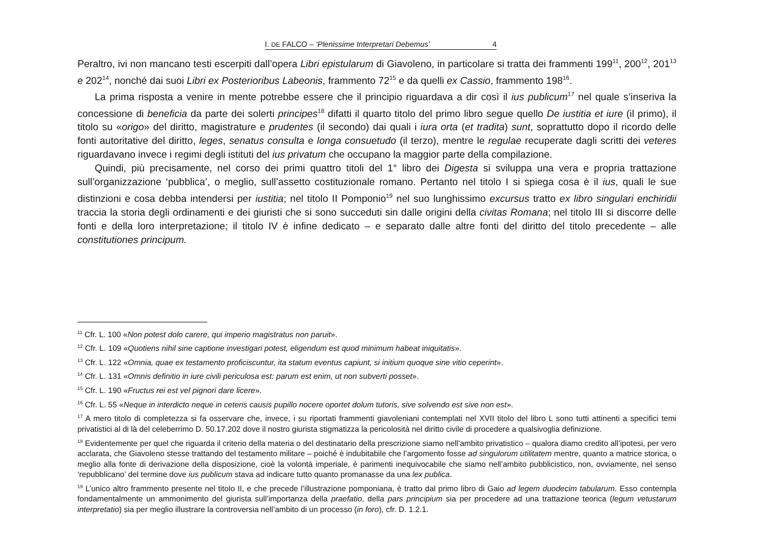I. DE FALCO – ‘Plenissime Interpretari Debemus’ 4
Peraltro, ivi non mancano testi escerpiti dall’opera Libri epistularum di Giavoleno, in particolare si tratta dei frammenti 199<sup>11</sup>, 200<sup>12</sup>, 201<sup>13</sup> e 202<sup>14</sup>, nonché dai suoi Libri ex Posterioribus Labeonis, frammento 72<sup>15</sup> e da quelli ex Cassio, frammento 198<sup>16</sup>.
La prima risposta a venire in mente potrebbe essere che il principio riguardava a dir così il ius publicum<sup>17</sup> nel quale s’inseriva la concessione di beneficia da parte dei solerti principes<sup>18</sup> difatti il quarto titolo del primo libro segue quello De iustitia et iure (il primo), il titolo su «origo» del diritto, magistrature e prudentes (il secondo) dai quali i iura orta (et tradita) sunt, soprattutto dopo il ricordo delle fonti autoritative del diritto, leges, senatus consulta e longa consuetudo (il terzo), mentre le regulae recuperate dagli scritti dei veteres riguardavano invece i regimi degli istituti del ius privatum che occupano la maggior parte della compilazione.
Quindi, più precisamente, nel corso dei primi quattro titoli del 1° libro dei Digesta si sviluppa una vera e propria trattazione sull’organizzazione ‘pubblica’, o meglio, sull’assetto costituzionale romano. Pertanto nel titolo I si spiega cosa è il ius, quali le sue distinzioni e cosa debba intendersi per iustitia; nel titolo II Pomponio<sup>19</sup> nel suo lunghissimo excursus tratto ex libro singulari enchiridii traccia la storia degli ordinamenti e dei giuristi che si sono succeduti sin dalle origini della civitas Romana; nel titolo III si discorre delle fonti e della loro interpretazione; il titolo IV è infine dedicato – e separato dalle altre fonti del diritto del titolo precedente – alle constitutiones principum.
<sup>11</sup> Cfr. L. 100 «Non potest dolo carere, qui imperio magistratus non paruit».
<sup>12</sup> Cfr. L. 109 «Quotiens nihil sine captione investigari potest, eligendum est quod minimum habeat iniquitatis».
<sup>13</sup> Cfr. L. 122 «Omnia, quae ex testamento proficiscuntur, ita statum eventus capiunt, si initium quoque sine vitio ceperint».
<sup>14</sup> Cfr. L. 131 «Omnis definitio in iure civili periculosa est: parum est enim, ut non subverti posset».
<sup>15</sup> Cfr. L. 190 «Fructus rei est vel pignori dare licere».
<sup>16</sup> Cfr. L. 55 «Neque in interdicto neque in ceteris causis pupillo nocere oportet dolum tutoris, sive solvendo est sive non est».
<sup>17</sup> A mero titolo di completezza si fa osservare che, invece, i su riportati frammenti giavoleniani contemplati nel XVII titolo del libro L sono tutti attinenti a specifici temi privatistici al di là del celeberrimo D. 50.17.202 dove il nostro giurista stigmatizza la pericolosità nel diritto civile di procedere a qualsivoglia definizione.
<sup>18</sup> Evidentemente per quel che riguarda il criterio della materia o del destinatario della prescrizione siamo nell’ambito privatistico – qualora diamo credito all’ipotesi, per vero acclarata, che Giavoleno stesse trattando del testamento militare – poiché è indubitabile che l’argomento fosse ad singulorum utilitatem mentre, quanto a matrice storica, o meglio alla fonte di derivazione della disposizione, cioè la volontà imperiale, è parimenti inequivocabile che siamo nell’ambito pubblicistico, non, ovviamente, nel senso ‘repubblicano’ del termine dove ius publicum stava ad indicare tutto quanto promanasse da una lex publica.
<sup>19</sup> L’unico altro frammento presente nel titolo II, e che precede l’illustrazione pomponiana, è tratto dal primo libro di Gaio ad legem duodecim tabularum. Esso contempla fondamentalmente un ammonimento del giurista sull’importanza della praefatio, della pars principium sia per procedere ad una trattazione teorica (legum vetustarum interpretatio) sia per meglio illustrare la controversia nell’ambito di un processo (in foro), cfr. D. 1.2.1.